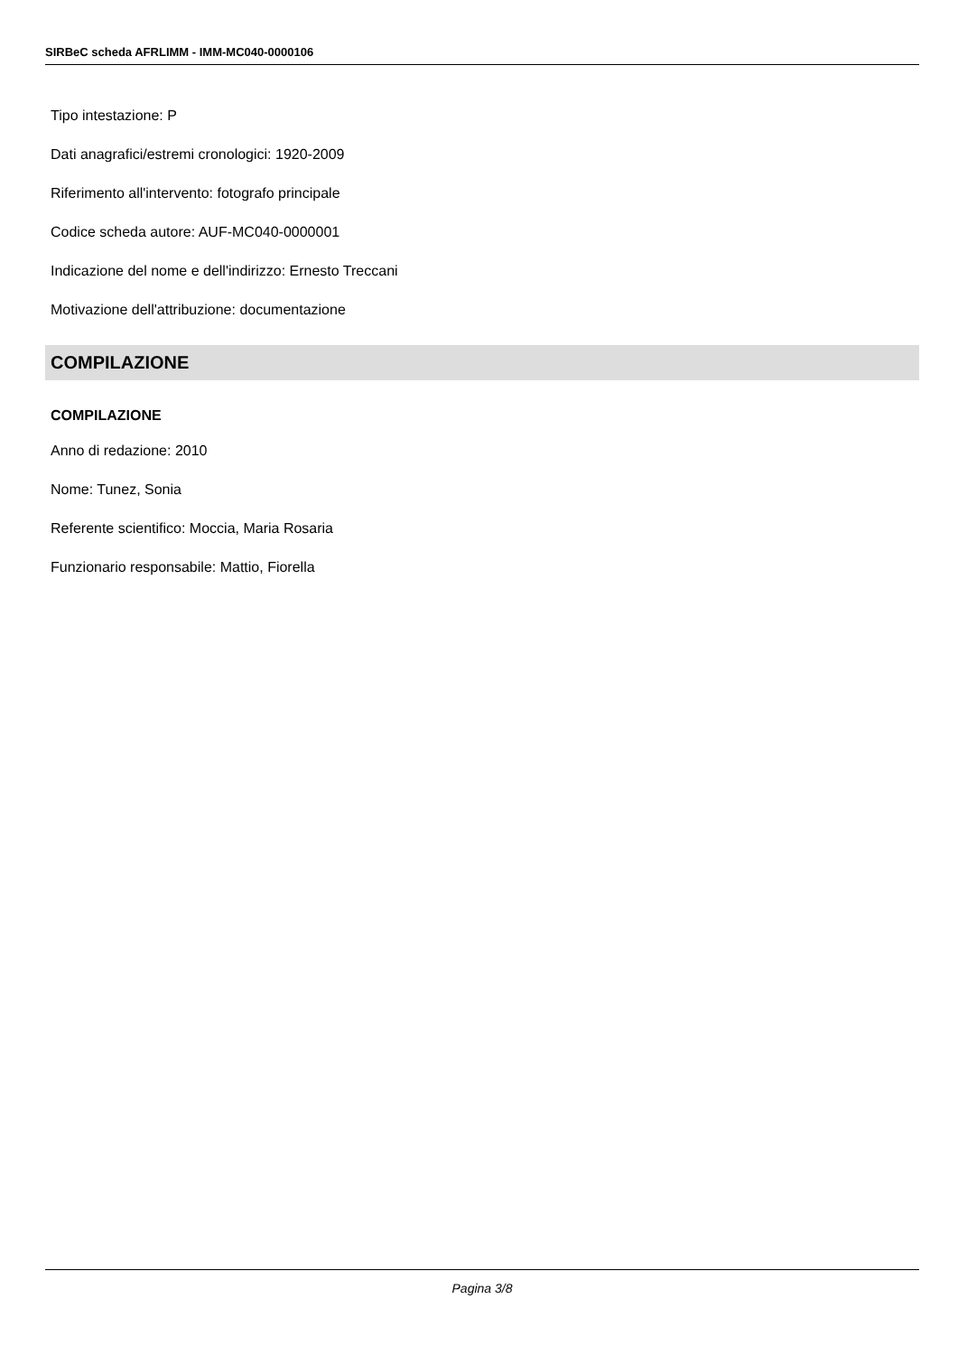SIRBeC scheda AFRLIMM - IMM-MC040-0000106
Tipo intestazione: P
Dati anagrafici/estremi cronologici: 1920-2009
Riferimento all'intervento: fotografo principale
Codice scheda autore: AUF-MC040-0000001
Indicazione del nome e dell'indirizzo: Ernesto Treccani
Motivazione dell'attribuzione: documentazione
COMPILAZIONE
COMPILAZIONE
Anno di redazione: 2010
Nome: Tunez, Sonia
Referente scientifico: Moccia, Maria Rosaria
Funzionario responsabile: Mattio, Fiorella
Pagina 3/8